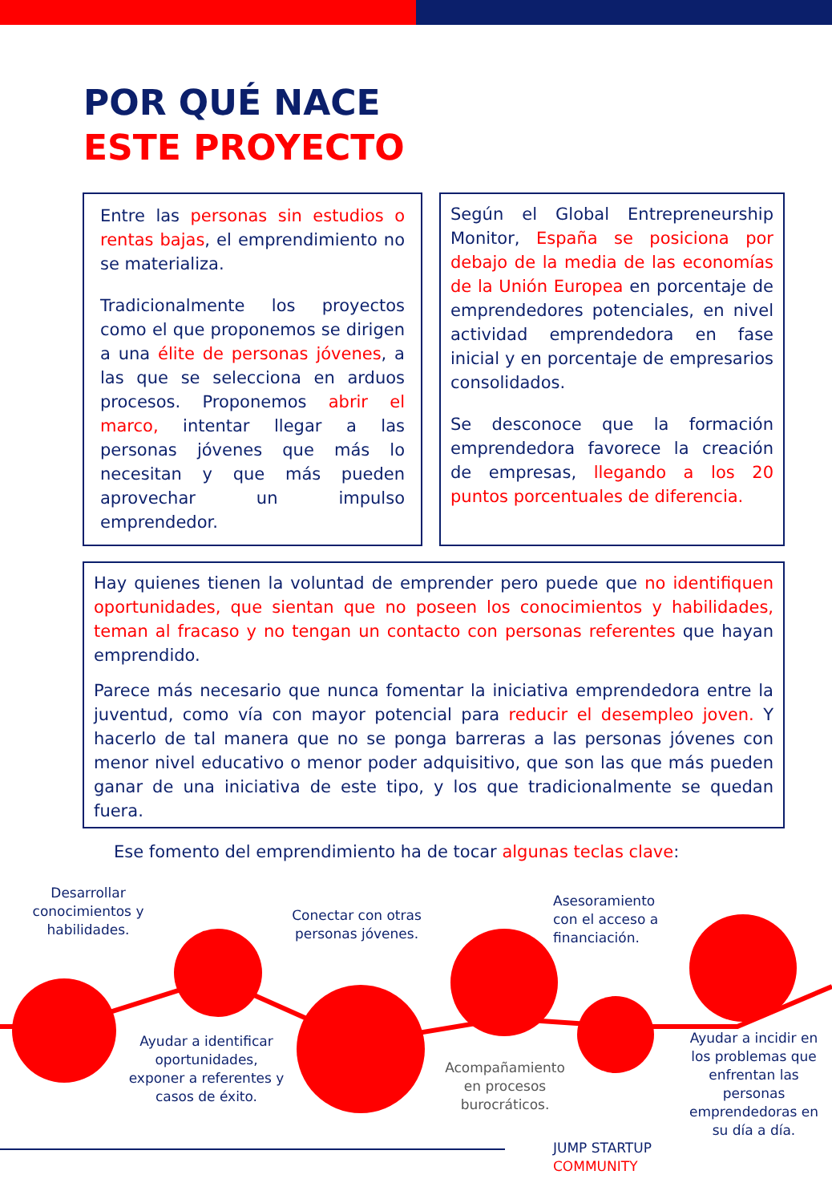POR QUÉ NACE
ESTE PROYECTO
Entre las personas sin estudios o rentas bajas, el emprendimiento no se materializa.
Tradicionalmente los proyectos como el que proponemos se dirigen a una élite de personas jóvenes, a las que se selecciona en arduos procesos. Proponemos abrir el marco, intentar llegar a las personas jóvenes que más lo necesitan y que más pueden aprovechar un impulso emprendedor.
Según el Global Entrepreneurship Monitor, España se posiciona por debajo de la media de las economías de la Unión Europea en porcentaje de emprendedores potenciales, en nivel actividad emprendedora en fase inicial y en porcentaje de empresarios consolidados.
Se desconoce que la formación emprendedora favorece la creación de empresas, llegando a los 20 puntos porcentuales de diferencia.
Hay quienes tienen la voluntad de emprender pero puede que no identifiquen oportunidades, que sientan que no poseen los conocimientos y habilidades, teman al fracaso y no tengan un contacto con personas referentes que hayan emprendido.
Parece más necesario que nunca fomentar la iniciativa emprendedora entre la juventud, como vía con mayor potencial para reducir el desempleo joven. Y hacerlo de tal manera que no se ponga barreras a las personas jóvenes con menor nivel educativo o menor poder adquisitivo, que son las que más pueden ganar de una iniciativa de este tipo, y los que tradicionalmente se quedan fuera.
Ese fomento del emprendimiento ha de tocar algunas teclas clave:
Desarrollar conocimientos y habilidades.
Conectar con otras personas jóvenes.
Asesoramiento con el acceso a financiación.
Ayudar a identificar oportunidades, exponer a referentes y casos de éxito.
Acompañamiento en procesos burocráticos.
Ayudar a incidir en los problemas que enfrentan las personas emprendedoras en su día a día.
JUMP STARTUP
COMMUNITY